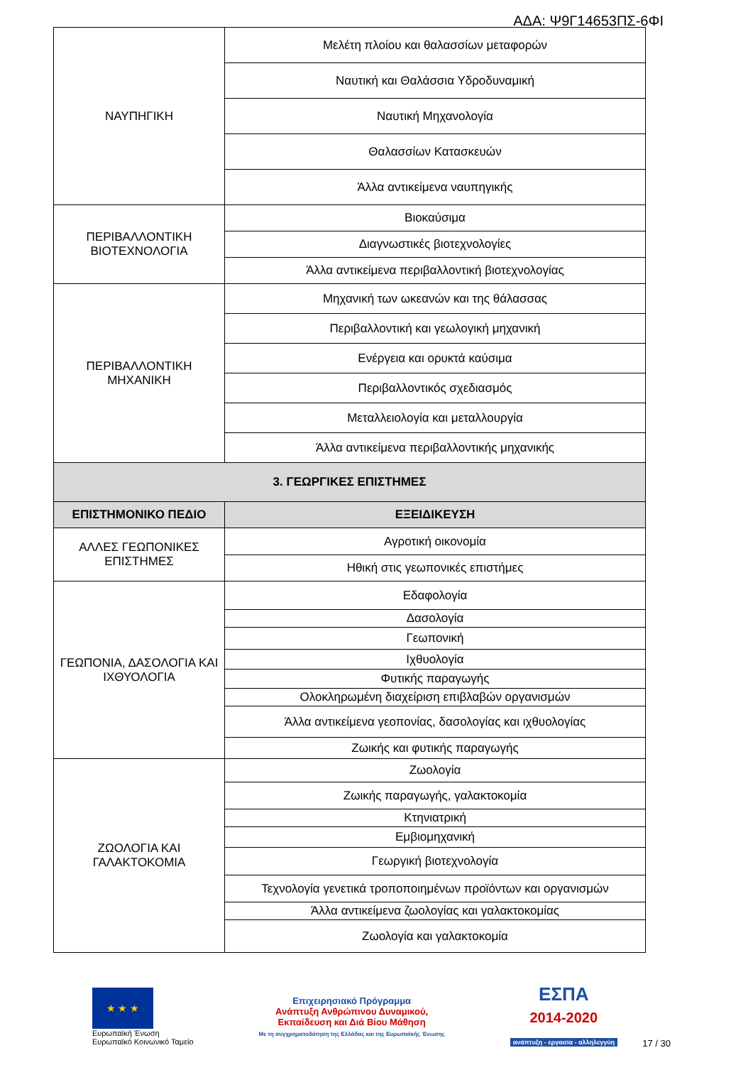ΑΔΑ: Ψ9Γ14653ΠΣ-6ΦΙ
| ΝΑΥΠΗΓΙΚΗ | Μελέτη πλοίου και θαλασσίων μεταφορών |
| | Ναυτική και Θαλάσσια Υδροδυναμική |
| | Ναυτική Μηχανολογία |
| | Θαλασσίων Κατασκευών |
| | Άλλα αντικείμενα ναυπηγικής |
| ΠΕΡΙΒΑΛΛΟΝΤΙΚΗ ΒΙΟΤΕΧΝΟΛΟΓΙΑ | Βιοκαύσιμα |
| | Διαγνωστικές βιοτεχνολογίες |
| | Άλλα αντικείμενα περιβαλλοντική βιοτεχνολογίας |
| ΠΕΡΙΒΑΛΛΟΝΤΙΚΗ ΜΗΧΑΝΙΚΗ | Μηχανική των ωκεανών και της θάλασσας |
| | Περιβαλλοντική και γεωλογική μηχανική |
| | Ενέργεια και ορυκτά καύσιμα |
| | Περιβαλλοντικός σχεδιασμός |
| | Μεταλλειολογία και μεταλλουργία |
| | Άλλα αντικείμενα περιβαλλοντικής μηχανικής |
| 3. ΓΕΩΡΓΙΚΕΣ ΕΠΙΣΤΗΜΕΣ | |
| ΕΠΙΣΤΗΜΟΝΙΚΟ ΠΕΔΙΟ | ΕΞΕΙΔΙΚΕΥΣΗ |
| ΑΛΛΕΣ ΓΕΩΠΟΝΙΚΕΣ ΕΠΙΣΤΗΜΕΣ | Αγροτική οικονομία |
| | Ηθική στις γεωπονικές επιστήμες |
| ΓΕΩΠΟΝΙΑ, ΔΑΣΟΛΟΓΙΑ ΚΑΙ ΙΧΘΥΟΛΟΓΙΑ | Εδαφολογία |
| | Δασολογία |
| | Γεωπονική |
| | Ιχθυολογία |
| | Φυτικής παραγωγής |
| | Ολοκληρωμένη διαχείριση επιβλαβών οργανισμών |
| | Άλλα αντικείμενα γεοπονίας, δασολογίας και ιχθυολογίας |
| | Ζωικής και φυτικής παραγωγής |
| ΖΩΟΛΟΓΙΑ ΚΑΙ ΓΑΛΑΚΤΟΚΟΜΙΑ | Ζωολογία |
| | Ζωικής παραγωγής, γαλακτοκομία |
| | Κτηνιατρική |
| | Εμβιομηχανική |
| | Γεωργική βιοτεχνολογία |
| | Τεχνολογία γενετικά τροποποιημένων προϊόντων και οργανισμών |
| | Άλλα αντικείμενα ζωολογίας και γαλακτοκομίας |
| | Ζωολογία και γαλακτοκομία |
★ ★ ★
Ευρωπαϊκή Ένωση
Ευρωπαϊκό Κοινωνικό Ταμείο
Επιχειρησιακό Πρόγραμμα
Ανάπτυξη Ανθρώπινου Δυναμικού,
Εκπαίδευση και Διά Βίου Μάθηση
Με τη συγχρηματοδότηση της Ελλάδας και της Ευρωπαϊκής Ένωσης
ΕΣΠΑ
2014-2020
ανάπτυξη - εργασία - αλληλεγγύη
17 / 30